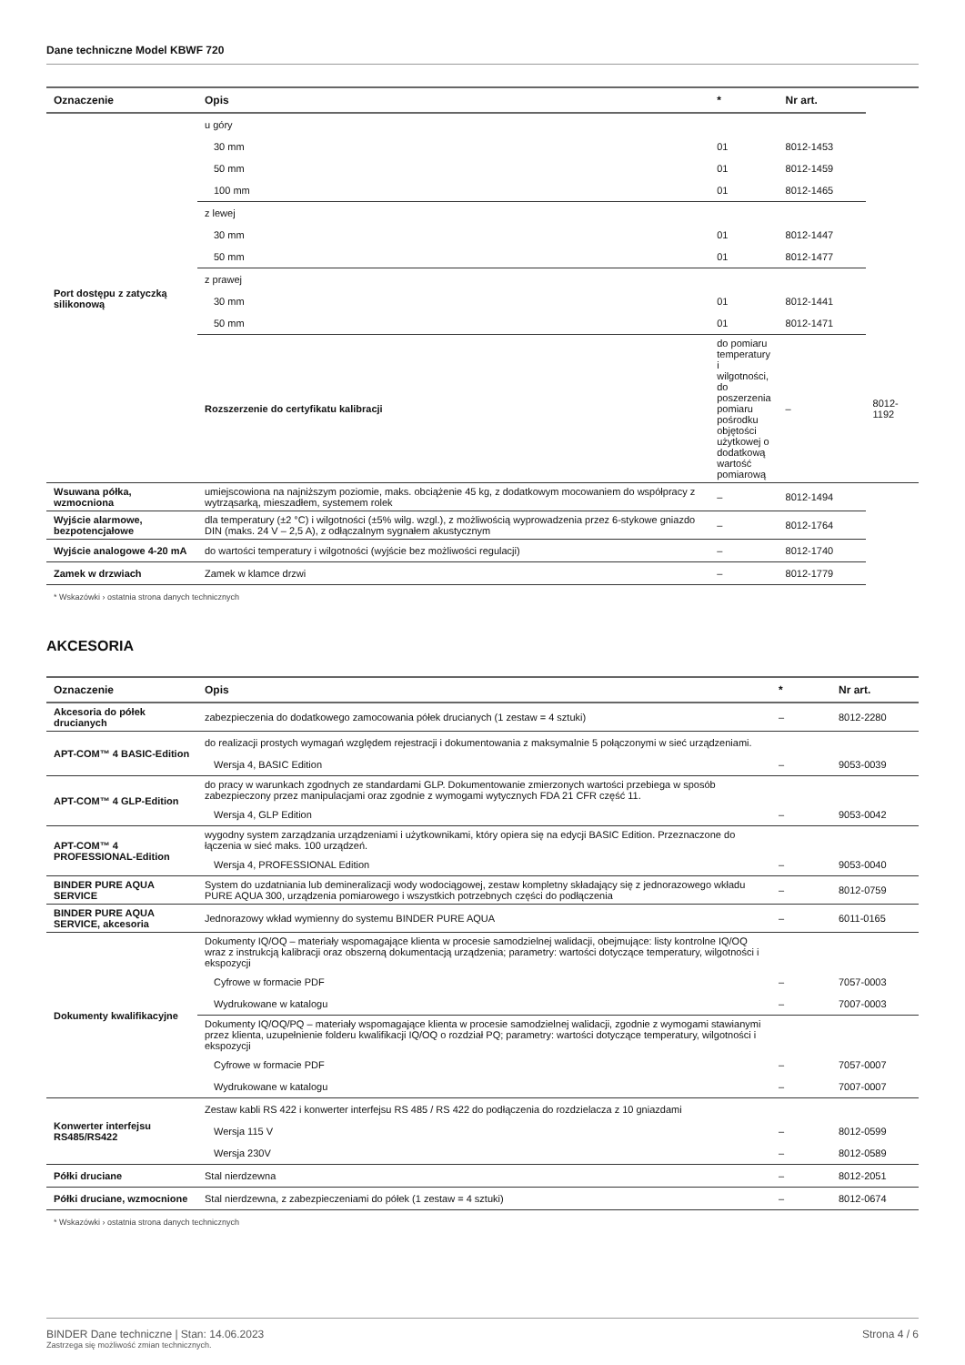Dane techniczne Model KBWF 720
| Oznaczenie | Opis | * | Nr art. | |
| --- | --- | --- | --- | --- |
| Port dostępu z zatyczką silikonową | u góry | | | |
| | 30 mm | 01 | 8012-1453 | |
| | 50 mm | 01 | 8012-1459 | |
| | 100 mm | 01 | 8012-1465 | |
| | z lewej | | | |
| | 30 mm | 01 | 8012-1447 | |
| | 50 mm | 01 | 8012-1477 | |
| | z prawej | | | |
| | 30 mm | 01 | 8012-1441 | |
| | 50 mm | 01 | 8012-1471 | |
| | Rozszerzenie do certyfikatu kalibracji | do pomiaru temperatury i wilgotności, do poszerzenia pomiaru pośrodku objętości użytkowej o dodatkową wartość pomiarową | – | 8012-1192 |
| Wsuwana półka, wzmocniona | umiejscowiona na najniższym poziomie, maks. obciążenie 45 kg, z dodatkowym mocowaniem do współpracy z wytrząsarką, mieszadłem, systemem rolek | – | 8012-1494 | |
| Wyjście alarmowe, bezpotencjałowe | dla temperatury (±2 °C) i wilgotności (±5% wilg. wzgl.), z możliwością wyprowadzenia przez 6-stykowe gniazdo DIN (maks. 24 V – 2,5 A), z odłączalnym sygnałem akustycznym | – | 8012-1764 | |
| Wyjście analogowe 4-20 mA | do wartości temperatury i wilgotności (wyjście bez możliwości regulacji) | – | 8012-1740 | |
| Zamek w drzwiach | Zamek w klamce drzwi | – | 8012-1779 | |
* Wskazówki › ostatnia strona danych technicznych
AKCESORIA
| Oznaczenie | Opis | * | Nr art. |
| --- | --- | --- | --- |
| Akcesoria do półek drucianych | zabezpieczenia do dodatkowego zamocowania półek drucianych (1 zestaw = 4 sztuki) | – | 8012-2280 |
| APT-COM™ 4 BASIC-Edition | do realizacji prostych wymagań względem rejestracji i dokumentowania z maksymalnie 5 połączonymi w sieć urządzeniami. | | |
| | Wersja 4, BASIC Edition | – | 9053-0039 |
| APT-COM™ 4 GLP-Edition | do pracy w warunkach zgodnych ze standardami GLP. Dokumentowanie zmierzonych wartości przebiega w sposób zabezpieczony przez manipulacjami oraz zgodnie z wymogami wytycznych FDA 21 CFR część 11. | | |
| | Wersja 4, GLP Edition | – | 9053-0042 |
| APT-COM™ 4 PROFESSIONAL-Edition | wygodny system zarządzania urządzeniami i użytkownikami, który opiera się na edycji BASIC Edition. Przeznaczone do łączenia w sieć maks. 100 urządzeń. | | |
| | Wersja 4, PROFESSIONAL Edition | – | 9053-0040 |
| BINDER PURE AQUA SERVICE | System do uzdatniania lub demineralizacji wody wodociągowej, zestaw kompletny składający się z jednorazowego wkładu PURE AQUA 300, urządzenia pomiarowego i wszystkich potrzebnych części do podłączenia | – | 8012-0759 |
| BINDER PURE AQUA SERVICE, akcesoria | Jednorazowy wkład wymienny do systemu BINDER PURE AQUA | – | 6011-0165 |
| Dokumenty kwalifikacyjne | Dokumenty IQ/OQ – materiały wspomagające klienta w procesie samodzielnej walidacji, obejmujące: listy kontrolne IQ/OQ wraz z instrukcją kalibracji oraz obszerną dokumentacją urządzenia; parametry: wartości dotyczące temperatury, wilgotności i ekspozycji | | |
| | Cyfrowe w formacie PDF | – | 7057-0003 |
| | Wydrukowane w katalogu | – | 7007-0003 |
| | Dokumenty IQ/OQ/PQ – materiały wspomagające klienta w procesie samodzielnej walidacji, zgodnie z wymogami stawianymi przez klienta, uzupełnienie folderu kwalifikacji IQ/OQ o rozdział PQ; parametry: wartości dotyczące temperatury, wilgotności i ekspozycji | | |
| | Cyfrowe w formacie PDF | – | 7057-0007 |
| | Wydrukowane w katalogu | – | 7007-0007 |
| Konwerter interfejsu RS485/RS422 | Zestaw kabli RS 422 i konwerter interfejsu RS 485 / RS 422 do podłączenia do rozdzielacza z 10 gniazdami | | |
| | Wersja 115 V | – | 8012-0599 |
| | Wersja 230V | – | 8012-0589 |
| Półki druciane | Stal nierdzewna | – | 8012-2051 |
| Półki druciane, wzmocnione | Stal nierdzewna, z zabezpieczeniami do półek (1 zestaw = 4 sztuki) | – | 8012-0674 |
* Wskazówki › ostatnia strona danych technicznych
BINDER Dane techniczne | Stan: 14.06.2023
Zastrzega się możliwość zmian technicznych.
Strona 4 / 6